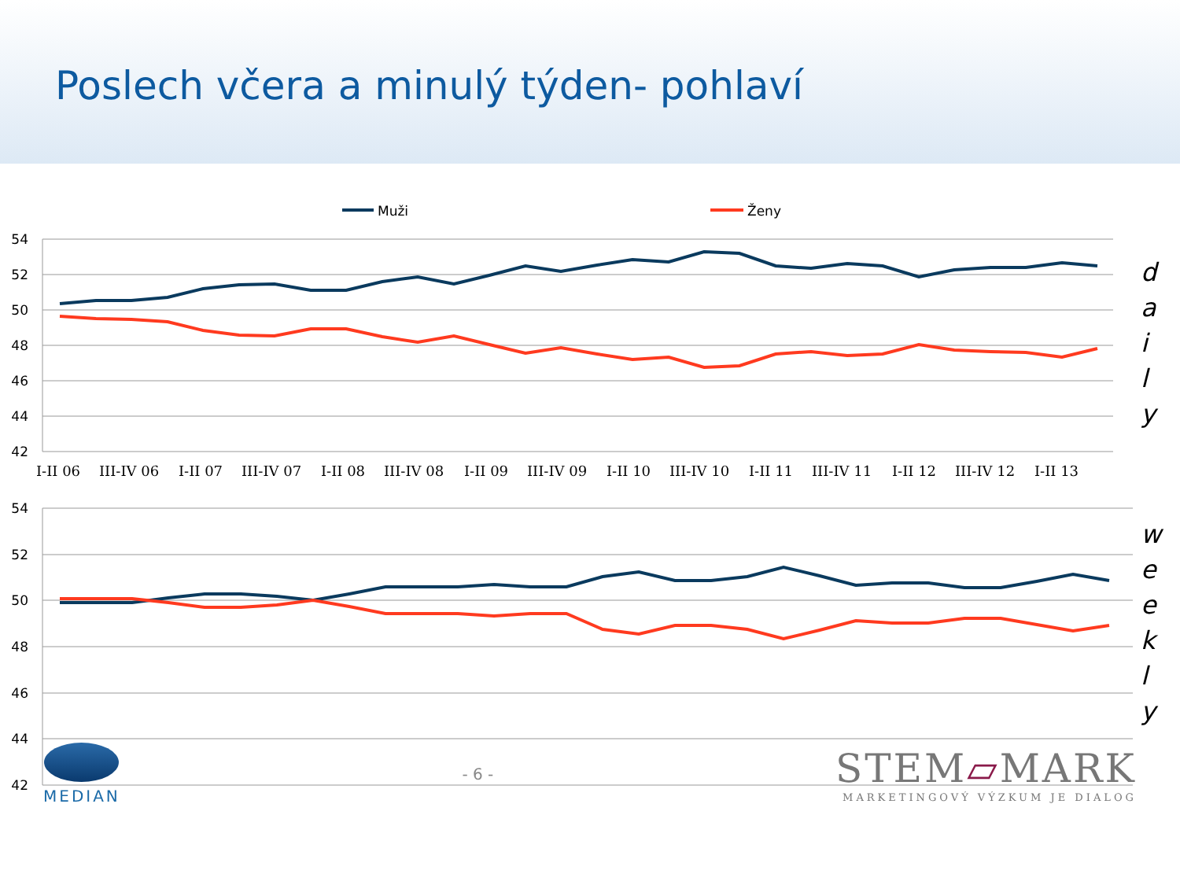Poslech včera a minulý týden- pohlaví
Muži
Ženy
54
52
50
48
46
44
42
54
52
50
48
46
44
42
I-II 06
III-IV 06
I-II 07
III-IV 07
I-II 08
III-IV 08
I-II 09
III-IV 09
I-II 10
III-IV 10
I-II 11
III-IV 11
I-II 12
III-IV 12
I-II 13
d
a
i
l
y
w
e
e
k
l
y
MEDIAN - 6 -
STEM▱MARK
MARKETINGOVÝ VÝZKUM JE DIALOG